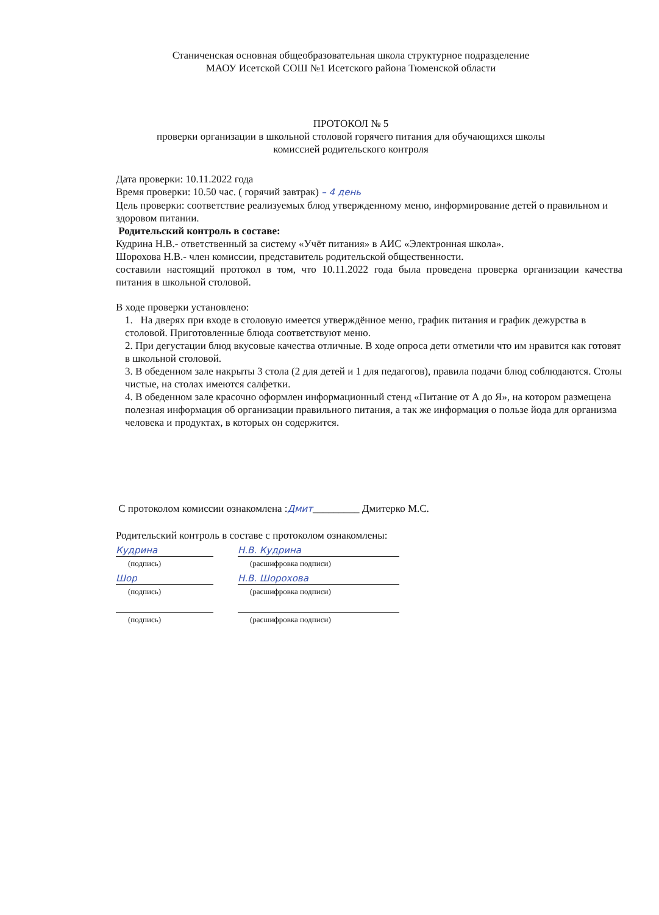Станиченская основная общеобразовательная школа структурное подразделение
МАОУ Исетской СОШ №1 Исетского района Тюменской области
ПРОТОКОЛ № 5
проверки организации в школьной столовой горячего питания для обучающихся школы
комиссией родительского контроля
Дата проверки: 10.11.2022 года
Время проверки: 10.50 час. ( горячий завтрак) – 4 день
Цель проверки: соответствие реализуемых блюд утвержденному меню, информирование детей о правильном и здоровом питании.
Родительский контроль в составе:
Кудрина Н.В.- ответственный за систему «Учёт питания» в АИС «Электронная школа».
Шорохова Н.В.- член комиссии, представитель родительской общественности.
составили настоящий протокол в том, что 10.11.2022 года была проведена проверка организации качества питания в школьной столовой.
В ходе проверки установлено:
1. На дверях при входе в столовую имеется утверждённое меню, график питания и график дежурства в столовой. Приготовленные блюда соответствуют меню.
2. При дегустации блюд вкусовые качества отличные. В ходе опроса дети отметили что им нравится как готовят в школьной столовой.
3. В обеденном зале накрыты 3 стола (2 для детей и 1 для педагогов), правила подачи блюд соблюдаются. Столы чистые, на столах имеются салфетки.
4. В обеденном зале красочно оформлен информационный стенд «Питание от А до Я», на котором размещена полезная информация об организации правильного питания, а так же информация о пользе йода для организма человека и продуктах, в которых он содержится.
С протоколом комиссии ознакомлена :Дмит_________ Дмитерко М.С.
Родительский контроль в составе с протоколом ознакомлены:
Кудрина
(подпись)
Н.В. Кудрина
(расшифровка подписи)
Шор
(подпись)
Н.В. Шорохова
(расшифровка подписи)
(подпись) (расшифровка подписи)